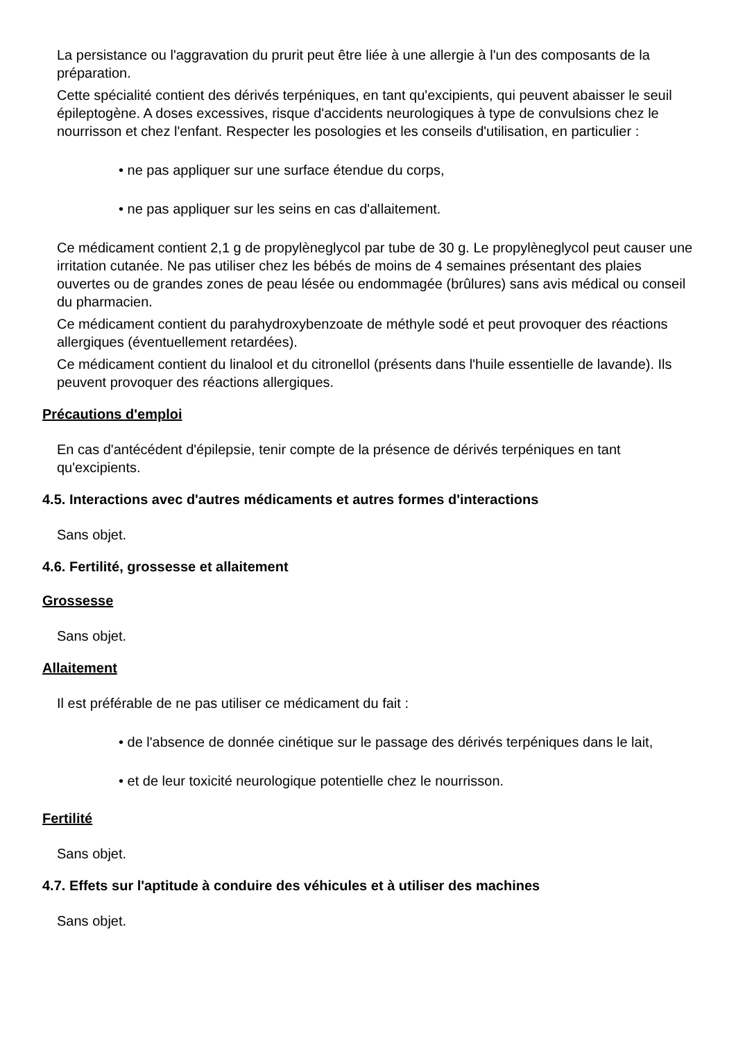La persistance ou l'aggravation du prurit peut être liée à une allergie à l'un des composants de la préparation.
Cette spécialité contient des dérivés terpéniques, en tant qu'excipients, qui peuvent abaisser le seuil épileptogène. A doses excessives, risque d'accidents neurologiques à type de convulsions chez le nourrisson et chez l'enfant. Respecter les posologies et les conseils d'utilisation, en particulier :
• ne pas appliquer sur une surface étendue du corps,
• ne pas appliquer sur les seins en cas d'allaitement.
Ce médicament contient 2,1 g de propylèneglycol par tube de 30 g. Le propylèneglycol peut causer une irritation cutanée. Ne pas utiliser chez les bébés de moins de 4 semaines présentant des plaies ouvertes ou de grandes zones de peau lésée ou endommagée (brûlures) sans avis médical ou conseil du pharmacien.
Ce médicament contient du parahydroxybenzoate de méthyle sodé et peut provoquer des réactions allergiques (éventuellement retardées).
Ce médicament contient du linalool et du citronellol (présents dans l'huile essentielle de lavande). Ils peuvent provoquer des réactions allergiques.
Précautions d'emploi
En cas d'antécédent d'épilepsie, tenir compte de la présence de dérivés terpéniques en tant qu'excipients.
4.5. Interactions avec d'autres médicaments et autres formes d'interactions
Sans objet.
4.6. Fertilité, grossesse et allaitement
Grossesse
Sans objet.
Allaitement
Il est préférable de ne pas utiliser ce médicament du fait :
• de l'absence de donnée cinétique sur le passage des dérivés terpéniques dans le lait,
• et de leur toxicité neurologique potentielle chez le nourrisson.
Fertilité
Sans objet.
4.7. Effets sur l'aptitude à conduire des véhicules et à utiliser des machines
Sans objet.